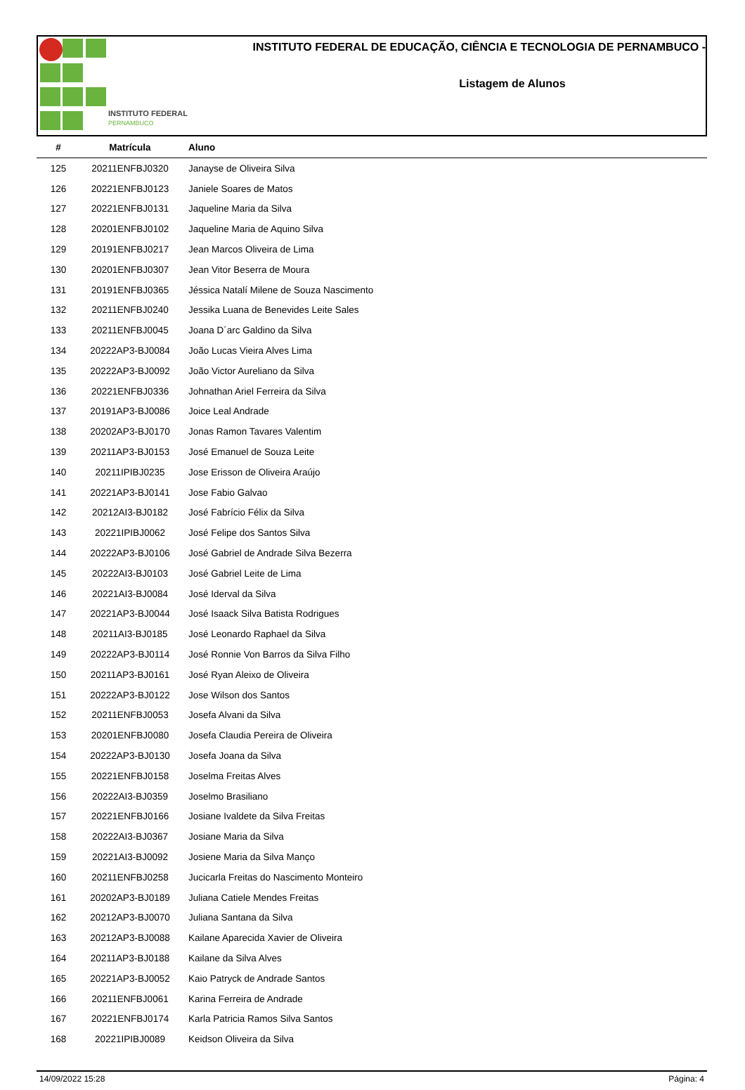INSTITUTO FEDERAL
PERNAMBUCO
INSTITUTO FEDERAL DE EDUCAÇÃO, CIÊNCIA E TECNOLOGIA DE PERNAMBUCO -
Listagem de Alunos
| # | Matrícula | Aluno |
| --- | --- | --- |
| 125 | 20211ENFBJ0320 | Janayse de Oliveira Silva |
| 126 | 20221ENFBJ0123 | Janiele Soares de Matos |
| 127 | 20221ENFBJ0131 | Jaqueline Maria da Silva |
| 128 | 20201ENFBJ0102 | Jaqueline Maria de Aquino Silva |
| 129 | 20191ENFBJ0217 | Jean Marcos Oliveira de Lima |
| 130 | 20201ENFBJ0307 | Jean Vitor Beserra de Moura |
| 131 | 20191ENFBJ0365 | Jéssica Natalí Milene de Souza Nascimento |
| 132 | 20211ENFBJ0240 | Jessika Luana de Benevides Leite Sales |
| 133 | 20211ENFBJ0045 | Joana D´arc Galdino da Silva |
| 134 | 20222AP3-BJ0084 | João Lucas Vieira Alves Lima |
| 135 | 20222AP3-BJ0092 | João Victor Aureliano da Silva |
| 136 | 20221ENFBJ0336 | Johnathan Ariel Ferreira da Silva |
| 137 | 20191AP3-BJ0086 | Joice Leal Andrade |
| 138 | 20202AP3-BJ0170 | Jonas Ramon Tavares Valentim |
| 139 | 20211AP3-BJ0153 | José Emanuel de Souza Leite |
| 140 | 20211IPIBJ0235 | Jose Erisson de Oliveira Araújo |
| 141 | 20221AP3-BJ0141 | Jose Fabio Galvao |
| 142 | 20212AI3-BJ0182 | José Fabrício Félix da Silva |
| 143 | 20221IPIBJ0062 | José Felipe dos Santos Silva |
| 144 | 20222AP3-BJ0106 | José Gabriel de Andrade Silva Bezerra |
| 145 | 20222AI3-BJ0103 | José Gabriel Leite de Lima |
| 146 | 20221AI3-BJ0084 | José Iderval da Silva |
| 147 | 20221AP3-BJ0044 | José Isaack Silva Batista Rodrigues |
| 148 | 20211AI3-BJ0185 | José Leonardo Raphael da Silva |
| 149 | 20222AP3-BJ0114 | José Ronnie Von Barros da Silva Filho |
| 150 | 20211AP3-BJ0161 | José Ryan Aleixo de Oliveira |
| 151 | 20222AP3-BJ0122 | Jose Wilson dos Santos |
| 152 | 20211ENFBJ0053 | Josefa Alvani da Silva |
| 153 | 20201ENFBJ0080 | Josefa Claudia Pereira de Oliveira |
| 154 | 20222AP3-BJ0130 | Josefa Joana da Silva |
| 155 | 20221ENFBJ0158 | Joselma Freitas Alves |
| 156 | 20222AI3-BJ0359 | Joselmo Brasiliano |
| 157 | 20221ENFBJ0166 | Josiane Ivaldete da Silva Freitas |
| 158 | 20222AI3-BJ0367 | Josiane Maria da Silva |
| 159 | 20221AI3-BJ0092 | Josiene Maria da Silva Manço |
| 160 | 20211ENFBJ0258 | Jucicarla Freitas do Nascimento Monteiro |
| 161 | 20202AP3-BJ0189 | Juliana Catiele Mendes Freitas |
| 162 | 20212AP3-BJ0070 | Juliana Santana da Silva |
| 163 | 20212AP3-BJ0088 | Kailane Aparecida Xavier de Oliveira |
| 164 | 20211AP3-BJ0188 | Kailane da Silva Alves |
| 165 | 20221AP3-BJ0052 | Kaio Patryck de Andrade Santos |
| 166 | 20211ENFBJ0061 | Karina Ferreira de Andrade |
| 167 | 20221ENFBJ0174 | Karla Patricia Ramos Silva Santos |
| 168 | 20221IPIBJ0089 | Keidson Oliveira da Silva |
14/09/2022 15:28 Página: 4